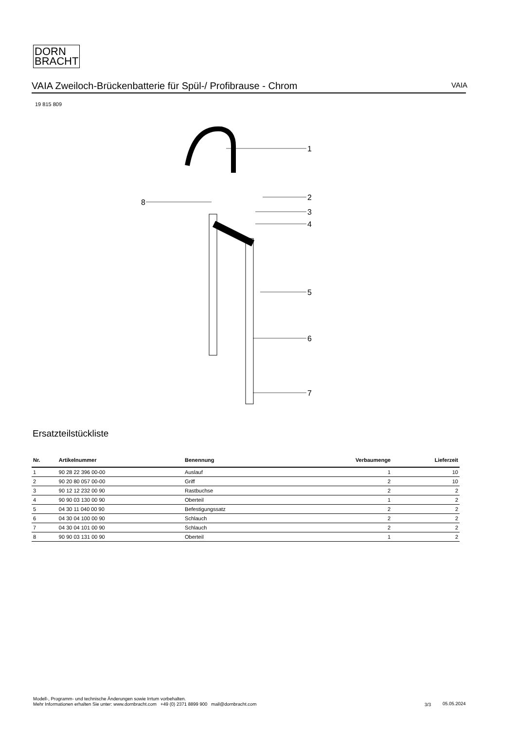DORN
BRACHT
VAIA Zweiloch-Brückenbatterie für Spül-/ Profibrause - Chrom VAIA
19 815 809
1
2
3
4
5
6
7
8
Ersatzteilstückliste
| Nr. | Artikelnummer | Benennung | Verbaumenge | Lieferzeit |
| --- | --- | --- | --- | --- |
| 1 | 90 28 22 396 00-00 | Auslauf | 1 | 10 |
| 2 | 90 20 80 057 00-00 | Griff | 2 | 10 |
| 3 | 90 12 12 232 00 90 | Rastbuchse | 2 | 2 |
| 4 | 90 90 03 130 00 90 | Oberteil | 1 | 2 |
| 5 | 04 30 11 040 00 90 | Befestigungssatz | 2 | 2 |
| 6 | 04 30 04 100 00 90 | Schlauch | 2 | 2 |
| 7 | 04 30 04 101 00 90 | Schlauch | 2 | 2 |
| 8 | 90 90 03 131 00 90 | Oberteil | 1 | 2 |
Modell-, Programm- und technische Änderungen sowie Irrtum vorbehalten.
Mehr Informationen erhalten Sie unter: www.dornbracht.com +49 (0) 2371 8899 900 mail@dornbracht.com
3/3 05.05.2024